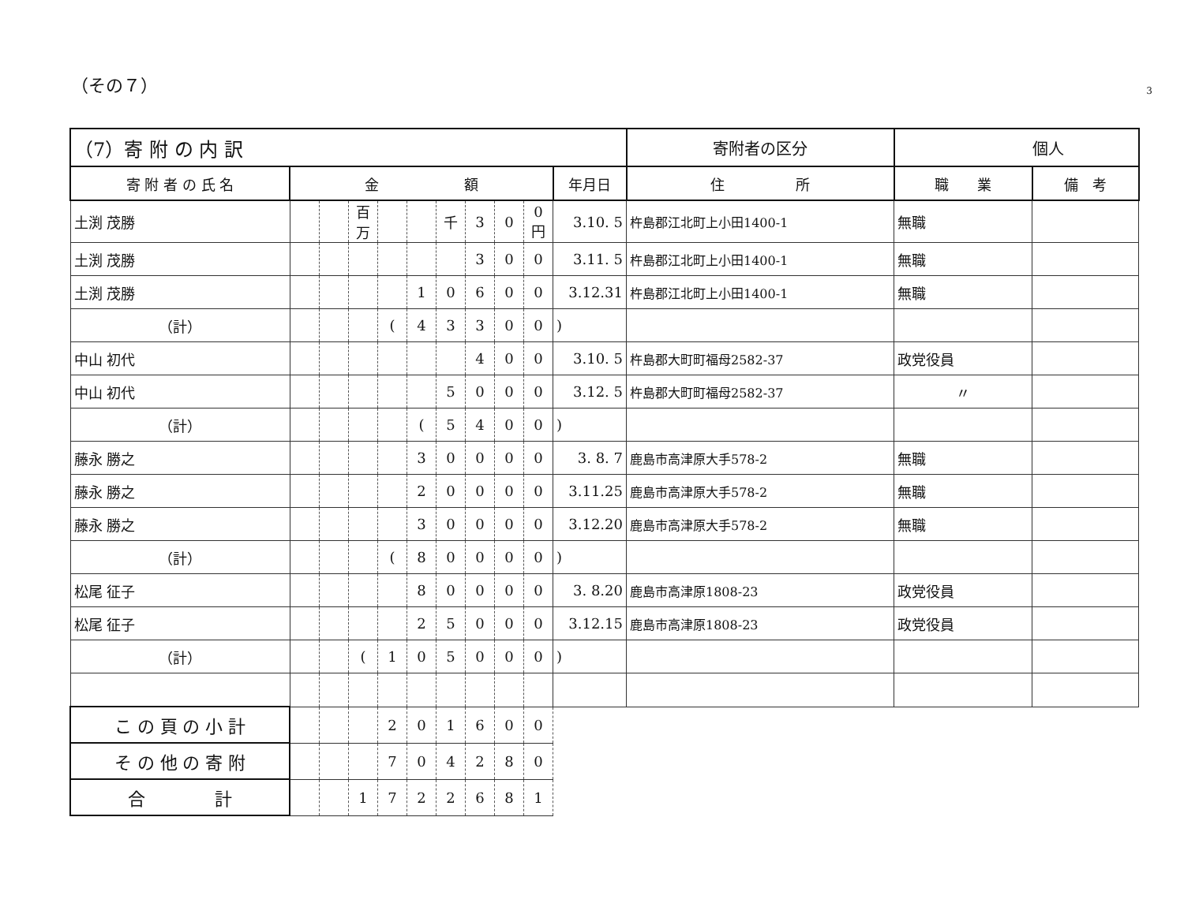（その７）
3
| （7）寄 附 の 内 訳 | | | | | | | | | | | 寄附者の区分 | 個人 | | |
| --- | --- | --- | --- | --- | --- | --- | --- | --- | --- | --- | --- | --- | --- | --- |
| 寄 附 者 の 氏 名 | 金 額 | | | | | | | | | 年月日 | 住 所 | | 職 業 | 備 考 |
| 土渕 茂勝 | | | 百万 | | | 千 | 3 | 0 | 0円 | 3.10. 5 | 杵島郡江北町上小田1400-1 | | 無職 | |
| 土渕 茂勝 | | | | | | | 3 | 0 | 0 | 3.11. 5 | 杵島郡江北町上小田1400-1 | | 無職 | |
| 土渕 茂勝 | | | | | 1 | 0 | 6 | 0 | 0 | 3.12.31 | 杵島郡江北町上小田1400-1 | | 無職 | |
| （計） | | | | ( | 4 | 3 | 3 | 0 | 0 | ) | | | | |
| 中山 初代 | | | | | | | 4 | 0 | 0 | 3.10. 5 | 杵島郡大町町福母2582-37 | | 政党役員 | |
| 中山 初代 | | | | | | 5 | 0 | 0 | 0 | 3.12. 5 | 杵島郡大町町福母2582-37 | | 〃 | |
| （計） | | | | | ( | 5 | 4 | 0 | 0 | ) | | | | |
| 藤永 勝之 | | | | | 3 | 0 | 0 | 0 | 0 | 3. 8. 7 | 鹿島市高津原大手578-2 | | 無職 | |
| 藤永 勝之 | | | | | 2 | 0 | 0 | 0 | 0 | 3.11.25 | 鹿島市高津原大手578-2 | | 無職 | |
| 藤永 勝之 | | | | | 3 | 0 | 0 | 0 | 0 | 3.12.20 | 鹿島市高津原大手578-2 | | 無職 | |
| （計） | | | | ( | 8 | 0 | 0 | 0 | 0 | ) | | | | |
| 松尾 征子 | | | | | 8 | 0 | 0 | 0 | 0 | 3. 8.20 | 鹿島市高津原1808-23 | | 政党役員 | |
| 松尾 征子 | | | | | 2 | 5 | 0 | 0 | 0 | 3.12.15 | 鹿島市高津原1808-23 | | 政党役員 | |
| （計） | | | ( | 1 | 0 | 5 | 0 | 0 | 0 | ) | | | | |
| こ の 頁 の 小 計 | | | | 2 | 0 | 1 | 6 | 0 | 0 | | | | | |
| そ の 他 の 寄 附 | | | | 7 | 0 | 4 | 2 | 8 | 0 | | | | | |
| 合 計 | | | 1 | 7 | 2 | 2 | 6 | 8 | 1 | | | | | |